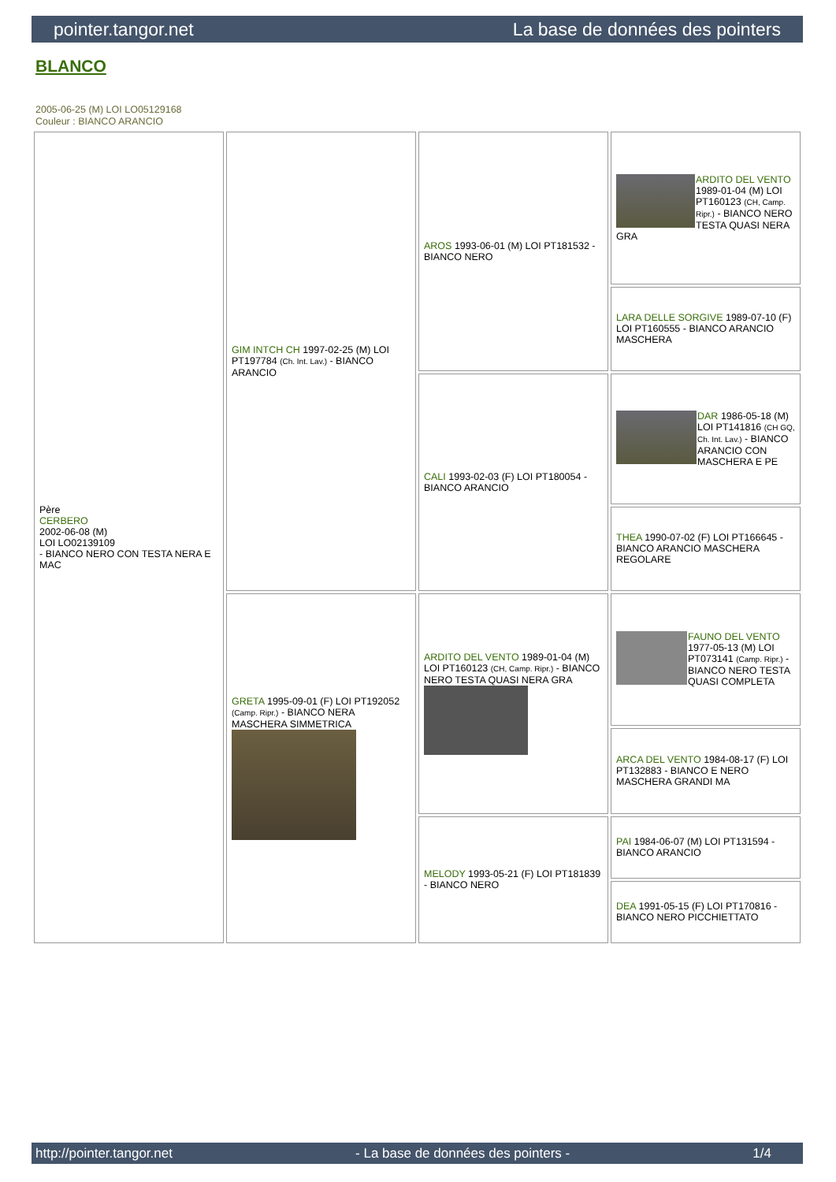pointer.tangor.net La base de données des pointers
BLANCO
2005-06-25 (M) LOI LO05129168
Couleur : BIANCO ARANCIO
| Père CERBERO 2002-06-08 (M) LOI LO02139109 - BIANCO NERO CON TESTA NERA E MAC | GIM INTCH CH 1997-02-25 (M) LOI PT197784 (Ch. Int. Lav.) - BIANCO ARANCIO | AROS 1993-06-01 (M) LOI PT181532 - BIANCO NERO | ARDITO DEL VENTO 1989-01-04 (M) LOI PT160123 (CH, Camp. Ripr.) - BIANCO NERO TESTA QUASI NERA GRA |
| | | | LARA DELLE SORGIVE 1989-07-10 (F) LOI PT160555 - BIANCO ARANCIO MASCHERA |
| | | CALI 1993-02-03 (F) LOI PT180054 - BIANCO ARANCIO | DAR 1986-05-18 (M) LOI PT141816 (CH GQ, Ch. Int. Lav.) - BIANCO ARANCIO CON MASCHERA E PE |
| | | | THEA 1990-07-02 (F) LOI PT166645 - BIANCO ARANCIO MASCHERA REGOLARE |
| | GRETA 1995-09-01 (F) LOI PT192052 (Camp. Ripr.) - BIANCO NERA MASCHERA SIMMETRICA | ARDITO DEL VENTO 1989-01-04 (M) LOI PT160123 (CH, Camp. Ripr.) - BIANCO NERO TESTA QUASI NERA GRA | FAUNO DEL VENTO 1977-05-13 (M) LOI PT073141 (Camp. Ripr.) - BIANCO NERO TESTA QUASI COMPLETA |
| | | | ARCA DEL VENTO 1984-08-17 (F) LOI PT132883 - BIANCO E NERO MASCHERA GRANDI MA |
| | | MELODY 1993-05-21 (F) LOI PT181839 - BIANCO NERO | PAI 1984-06-07 (M) LOI PT131594 - BIANCO ARANCIO |
| | | | DEA 1991-05-15 (F) LOI PT170816 - BIANCO NERO PICCHIETTATO |
http://pointer.tangor.net - La base de données des pointers - 1/4